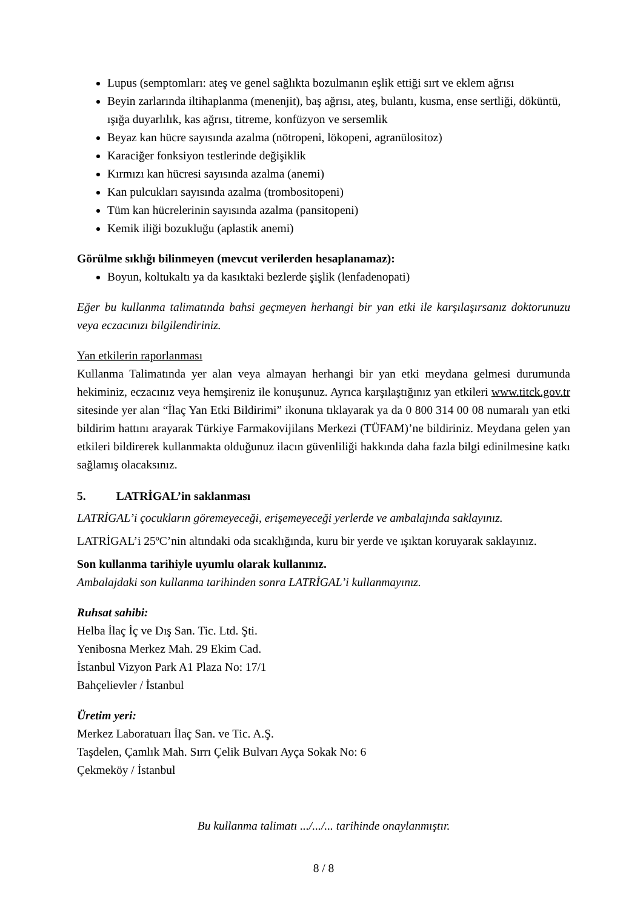Lupus (semptomları: ateş ve genel sağlıkta bozulmanın eşlik ettiği sırt ve eklem ağrısı
Beyin zarlarında iltihaplanma (menenjit), baş ağrısı, ateş, bulantı, kusma, ense sertliği, döküntü, ışığa duyarlılık, kas ağrısı, titreme, konfüzyon ve sersemlik
Beyaz kan hücre sayısında azalma (nötropeni, lökopeni, agranülositoz)
Karaciğer fonksiyon testlerinde değişiklik
Kırmızı kan hücresi sayısında azalma (anemi)
Kan pulcukları sayısında azalma (trombositopeni)
Tüm kan hücrelerinin sayısında azalma (pansitopeni)
Kemik iliği bozukluğu (aplastik anemi)
Görülme sıklığı bilinmeyen (mevcut verilerden hesaplanamaz):
Boyun, koltukaltı ya da kasıktaki bezlerde şişlik (lenfadenopati)
Eğer bu kullanma talimatında bahsi geçmeyen herhangi bir yan etki ile karşılaşırsanız doktorunuzu veya eczacınızı bilgilendiriniz.
Yan etkilerin raporlanması
Kullanma Talimatında yer alan veya almayan herhangi bir yan etki meydana gelmesi durumunda hekiminiz, eczacınız veya hemşireniz ile konuşunuz. Ayrıca karşılaştığınız yan etkileri www.titck.gov.tr sitesinde yer alan “İlaç Yan Etki Bildirimi” ikonuna tıklayarak ya da 0 800 314 00 08 numaralı yan etki bildirim hattını arayarak Türkiye Farmakovijilans Merkezi (TÜFAM)’ne bildiriniz. Meydana gelen yan etkileri bildirerek kullanmakta olduğunuz ilacın güvenliliği hakkında daha fazla bilgi edinilmesine katkı sağlamış olacaksınız.
5. LATRİGAL’in saklanması
LATRİGAL’i çocukların göremeyeceği, erişemeyeceği yerlerde ve ambalajında saklayınız.
LATRİGAL’i 25ºC’nin altındaki oda sıcaklığında, kuru bir yerde ve ışıktan koruyarak saklayınız.
Son kullanma tarihiyle uyumlu olarak kullanınız.
Ambalajdaki son kullanma tarihinden sonra LATRİGAL’i kullanmayınız.
Ruhsat sahibi:
Helba İlaç İç ve Dış San. Tic. Ltd. Şti.
Yenibosna Merkez Mah. 29 Ekim Cad.
İstanbul Vizyon Park A1 Plaza No: 17/1
Bahçelievler / İstanbul
Üretim yeri:
Merkez Laboratuarı İlaç San. ve Tic. A.Ş.
Taşdelen, Çamlık Mah. Sırrı Çelik Bulvarı Ayça Sokak No: 6
Çekmeköy / İstanbul
Bu kullanma talimatı .../.../... tarihinde onaylanmıştır.
8 / 8